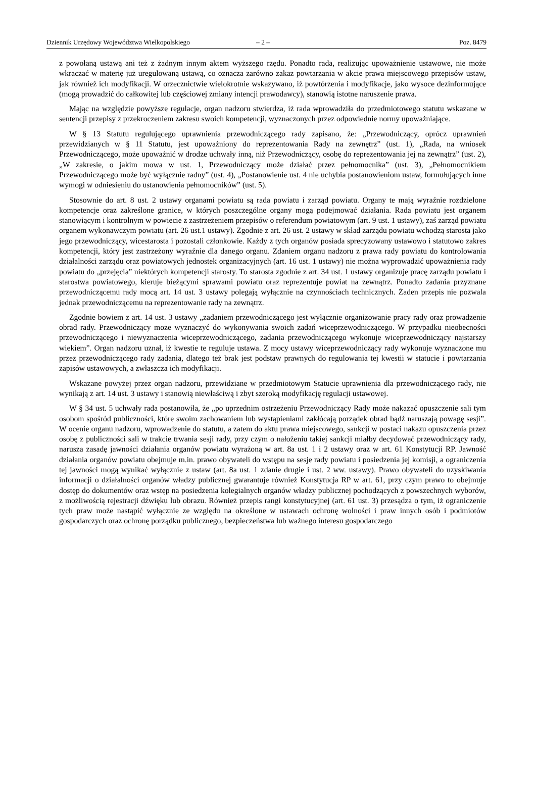Dziennik Urzędowy Województwa Wielkopolskiego – 2 – Poz. 8479
z powołaną ustawą ani też z żadnym innym aktem wyższego rzędu. Ponadto rada, realizując upoważnienie ustawowe, nie może wkraczać w materię już uregulowaną ustawą, co oznacza zarówno zakaz powtarzania w akcie prawa miejscowego przepisów ustaw, jak również ich modyfikacji. W orzecznictwie wielokrotnie wskazywano, iż powtórzenia i modyfikacje, jako wysoce dezinformujące (mogą prowadzić do całkowitej lub częściowej zmiany intencji prawodawcy), stanowią istotne naruszenie prawa.
Mając na względzie powyższe regulacje, organ nadzoru stwierdza, iż rada wprowadziła do przedmiotowego statutu wskazane w sentencji przepisy z przekroczeniem zakresu swoich kompetencji, wyznaczonych przez odpowiednie normy upoważniające.
W § 13 Statutu regulującego uprawnienia przewodniczącego rady zapisano, że: „Przewodniczący, oprócz uprawnień przewidzianych w § 11 Statutu, jest upoważniony do reprezentowania Rady na zewnętrz” (ust. 1), „Rada, na wniosek Przewodniczącego, może upoważnić w drodze uchwały inną, niż Przewodniczący, osobę do reprezentowania jej na zewnątrz” (ust. 2), „W zakresie, o jakim mowa w ust. 1, Przewodniczący może działać przez pełnomocnika” (ust. 3), „Pełnomocnikiem Przewodniczącego może być wyłącznie radny” (ust. 4), „Postanowienie ust. 4 nie uchybia postanowieniom ustaw, formułujących inne wymogi w odniesieniu do ustanowienia pełnomocników” (ust. 5).
Stosownie do art. 8 ust. 2 ustawy organami powiatu są rada powiatu i zarząd powiatu. Organy te mają wyraźnie rozdzielone kompetencje oraz zakreślone granice, w których poszczególne organy mogą podejmować działania. Rada powiatu jest organem stanowiącym i kontrolnym w powiecie z zastrzeżeniem przepisów o referendum powiatowym (art. 9 ust. 1 ustawy), zaś zarząd powiatu organem wykonawczym powiatu (art. 26 ust.1 ustawy). Zgodnie z art. 26 ust. 2 ustawy w skład zarządu powiatu wchodzą starosta jako jego przewodniczący, wicestarosta i pozostali członkowie. Każdy z tych organów posiada sprecyzowany ustawowo i statutowo zakres kompetencji, który jest zastrzeżony wyraźnie dla danego organu. Zdaniem organu nadzoru z prawa rady powiatu do kontrolowania działalności zarządu oraz powiatowych jednostek organizacyjnych (art. 16 ust. 1 ustawy) nie można wyprowadzić upoważnienia rady powiatu do „przejęcia” niektórych kompetencji starosty. To starosta zgodnie z art. 34 ust. 1 ustawy organizuje pracę zarządu powiatu i starostwa powiatowego, kieruje bieżącymi sprawami powiatu oraz reprezentuje powiat na zewnątrz. Ponadto zadania przyznane przewodniczącemu rady mocą art. 14 ust. 3 ustawy polegają wyłącznie na czynnościach technicznych. Żaden przepis nie pozwala jednak przewodniczącemu na reprezentowanie rady na zewnątrz.
Zgodnie bowiem z art. 14 ust. 3 ustawy „zadaniem przewodniczącego jest wyłącznie organizowanie pracy rady oraz prowadzenie obrad rady. Przewodniczący może wyznaczyć do wykonywania swoich zadań wiceprzewodniczącego. W przypadku nieobecności przewodniczącego i niewyznaczenia wiceprzewodniczącego, zadania przewodniczącego wykonuje wiceprzewodniczący najstarszy wiekiem”. Organ nadzoru uznał, iż kwestie te reguluje ustawa. Z mocy ustawy wiceprzewodniczący rady wykonuje wyznaczone mu przez przewodniczącego rady zadania, dlatego też brak jest podstaw prawnych do regulowania tej kwestii w statucie i powtarzania zapisów ustawowych, a zwłaszcza ich modyfikacji.
Wskazane powyżej przez organ nadzoru, przewidziane w przedmiotowym Statucie uprawnienia dla przewodniczącego rady, nie wynikają z art. 14 ust. 3 ustawy i stanowią niewłaściwą i zbyt szeroką modyfikację regulacji ustawowej.
W § 34 ust. 5 uchwały rada postanowiła, że „po uprzednim ostrzeżeniu Przewodniczący Rady może nakazać opuszczenie sali tym osobom spośród publiczności, które swoim zachowaniem lub wystąpieniami zakłócają porządek obrad bądź naruszają powagę sesji”. W ocenie organu nadzoru, wprowadzenie do statutu, a zatem do aktu prawa miejscowego, sankcji w postaci nakazu opuszczenia przez osobę z publiczności sali w trakcie trwania sesji rady, przy czym o nałożeniu takiej sankcji miałby decydować przewodniczący rady, narusza zasadę jawności działania organów powiatu wyrażoną w art. 8a ust. 1 i 2 ustawy oraz w art. 61 Konstytucji RP. Jawność działania organów powiatu obejmuje m.in. prawo obywateli do wstępu na sesje rady powiatu i posiedzenia jej komisji, a ograniczenia tej jawności mogą wynikać wyłącznie z ustaw (art. 8a ust. 1 zdanie drugie i ust. 2 ww. ustawy). Prawo obywateli do uzyskiwania informacji o działalności organów władzy publicznej gwarantuje również Konstytucja RP w art. 61, przy czym prawo to obejmuje dostęp do dokumentów oraz wstęp na posiedzenia kolegialnych organów władzy publicznej pochodzących z powszechnych wyborów, z możliwością rejestracji dźwięku lub obrazu. Również przepis rangi konstytucyjnej (art. 61 ust. 3) przesądza o tym, iż ograniczenie tych praw może nastąpić wyłącznie ze względu na określone w ustawach ochronę wolności i praw innych osób i podmiotów gospodarczych oraz ochronę porządku publicznego, bezpieczeństwa lub ważnego interesu gospodarczego